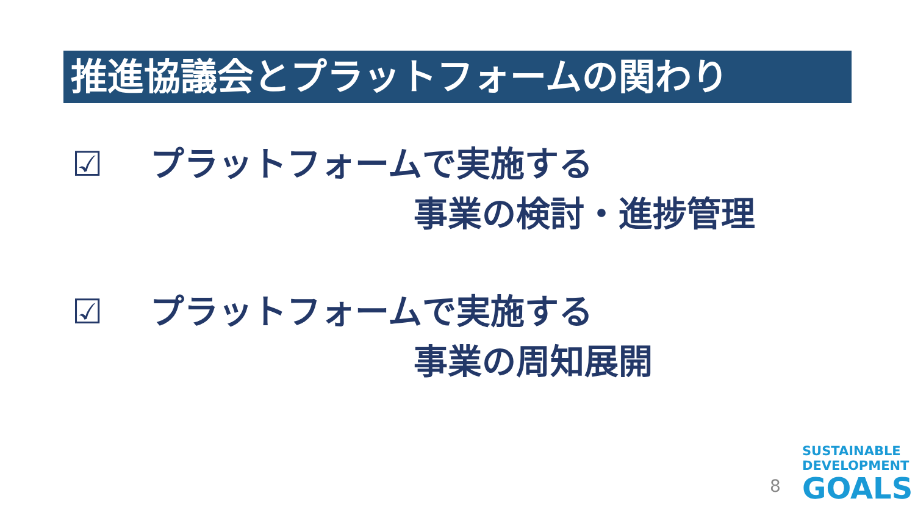推進協議会とプラットフォームの関わり
☑　プラットフォームで実施する
事業の検討・進捗管理
☑　プラットフォームで実施する
事業の周知展開
8
SUSTAINABLE
DEVELOPMENT
GOALS